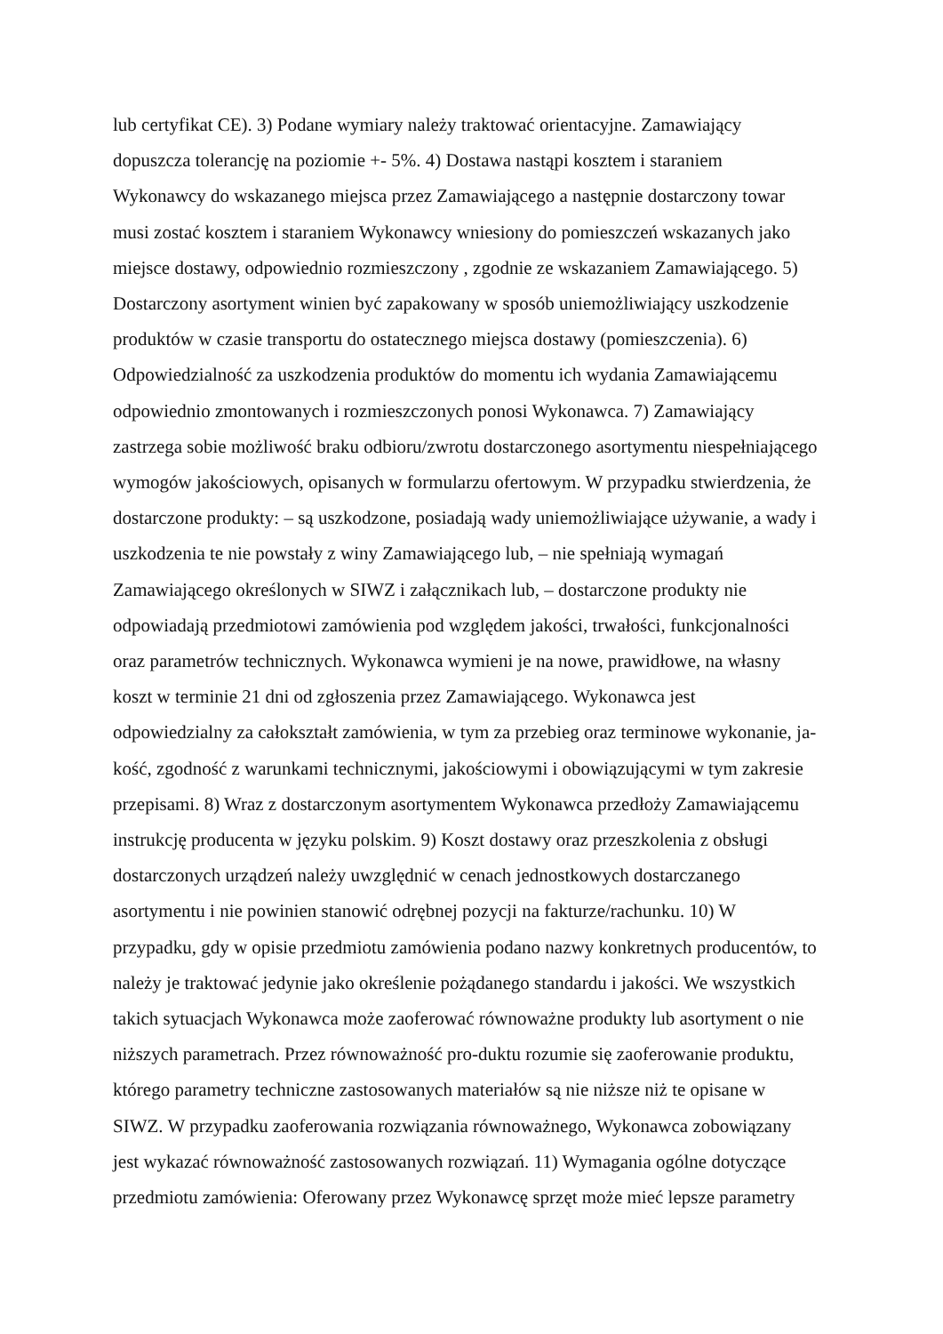lub certyfikat CE). 3) Podane wymiary należy traktować orientacyjne. Zamawiający
dopuszcza tolerancję na poziomie +- 5%. 4) Dostawa nastąpi kosztem i staraniem
Wykonawcy do wskazanego miejsca przez Zamawiającego a następnie dostarczony towar
musi zostać kosztem i staraniem Wykonawcy wniesiony do pomieszczeń wskazanych jako
miejsce dostawy, odpowiednio rozmieszczony , zgodnie ze wskazaniem Zamawiającego. 5)
Dostarczony asortyment winien być zapakowany w sposób uniemożliwiający uszkodzenie
produktów w czasie transportu do ostatecznego miejsca dostawy (pomieszczenia). 6)
Odpowiedzialność za uszkodzenia produktów do momentu ich wydania Zamawiającemu
odpowiednio zmontowanych i rozmieszczonych ponosi Wykonawca. 7) Zamawiający
zastrzega sobie możliwość braku odbioru/zwrotu dostarczonego asortymentu niespełniającego
wymogów jakościowych, opisanych w formularzu ofertowym. W przypadku stwierdzenia, że
dostarczone produkty: – są uszkodzone, posiadają wady uniemożliwiające używanie, a wady i
uszkodzenia te nie powstały z winy Zamawiającego lub, – nie spełniają wymagań
Zamawiającego określonych w SIWZ i załącznikach lub, – dostarczone produkty nie
odpowiadają przedmiotowi zamówienia pod względem jakości, trwałości, funkcjonalności
oraz parametrów technicznych. Wykonawca wymieni je na nowe, prawidłowe, na własny
koszt w terminie 21 dni od zgłoszenia przez Zamawiającego. Wykonawca jest
odpowiedzialny za całokształt zamówienia, w tym za przebieg oraz terminowe wykonanie, ja-
kość, zgodność z warunkami technicznymi, jakościowymi i obowiązującymi w tym zakresie
przepisami. 8) Wraz z dostarczonym asortymentem Wykonawca przedłoży Zamawiającemu
instrukcję producenta w języku polskim. 9) Koszt dostawy oraz przeszkolenia z obsługi
dostarczonych urządzeń należy uwzględnić w cenach jednostkowych dostarczanego
asortymentu i nie powinien stanowić odrębnej pozycji na fakturze/rachunku. 10) W
przypadku, gdy w opisie przedmiotu zamówienia podano nazwy konkretnych producentów, to
należy je traktować jedynie jako określenie pożądanego standardu i jakości. We wszystkich
takich sytuacjach Wykonawca może zaoferować równoważne produkty lub asortyment o nie
niższych parametrach. Przez równoważność pro-duktu rozumie się zaoferowanie produktu,
którego parametry techniczne zastosowanych materiałów są nie niższe niż te opisane w
SIWZ. W przypadku zaoferowania rozwiązania równoważnego, Wykonawca zobowiązany
jest wykazać równoważność zastosowanych rozwiązań. 11) Wymagania ogólne dotyczące
przedmiotu zamówienia: Oferowany przez Wykonawcę sprzęt może mieć lepsze parametry